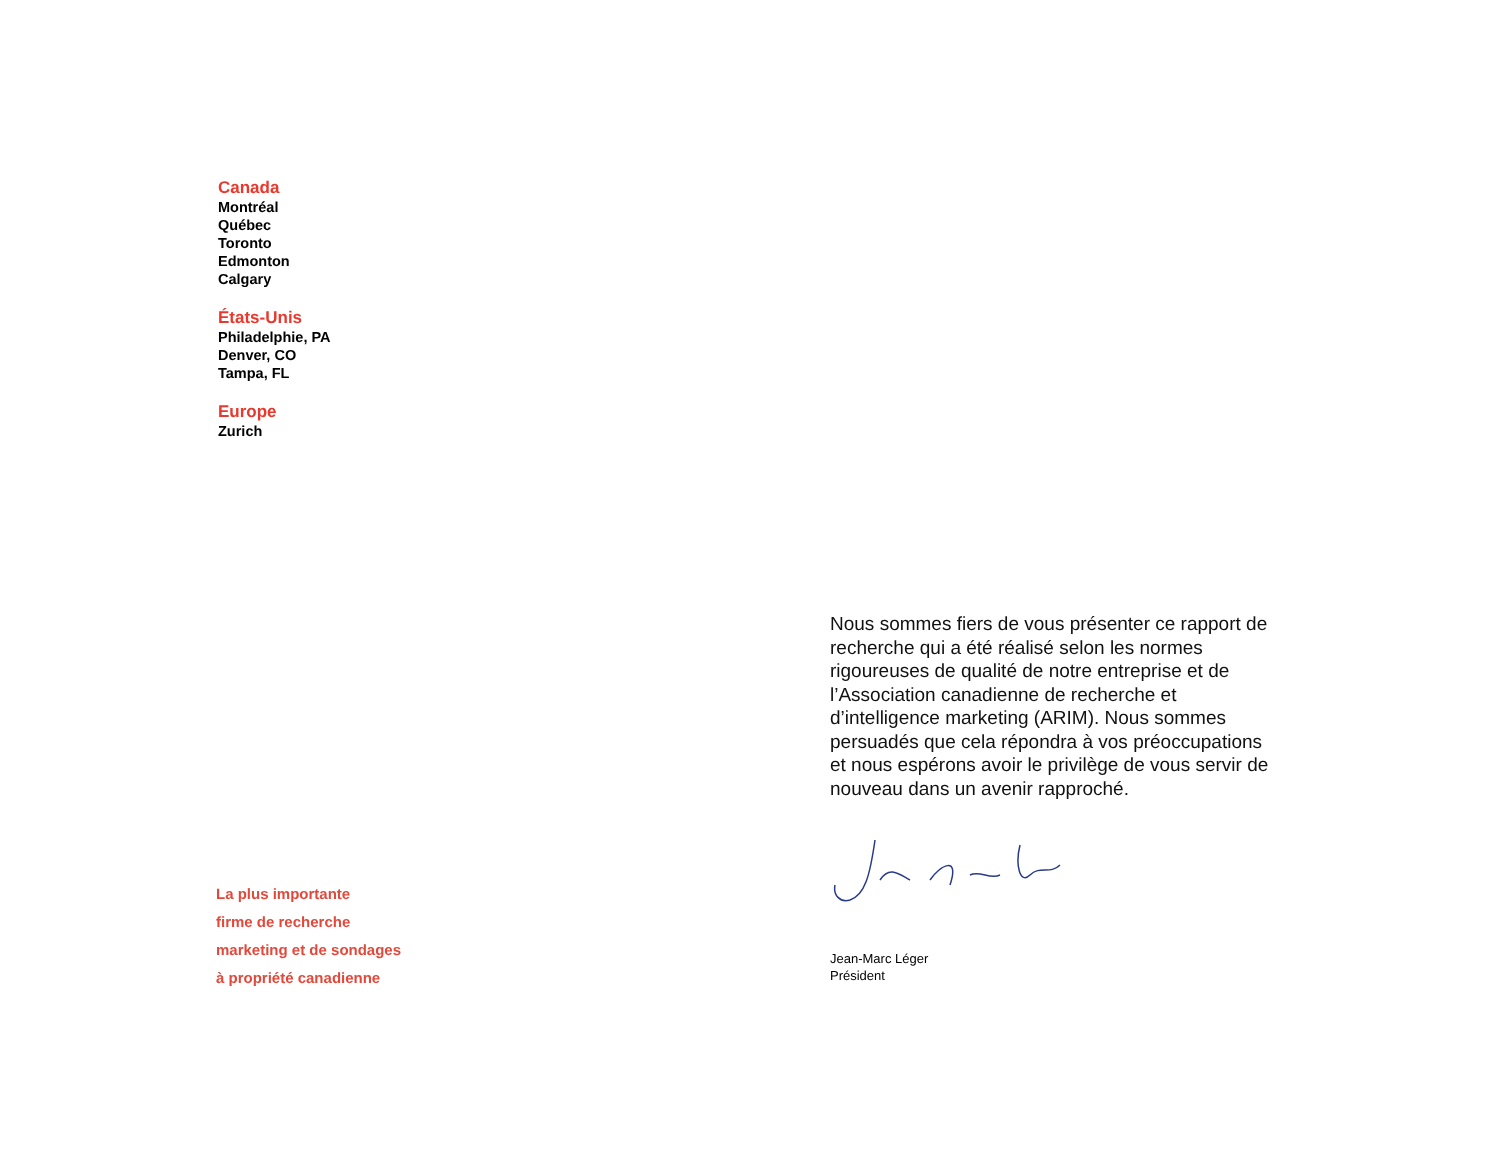Canada
Montréal
Québec
Toronto
Edmonton
Calgary
États-Unis
Philadelphie, PA
Denver, CO
Tampa, FL
Europe
Zurich
La plus importante
firme de recherche
marketing et de sondages
à propriété canadienne
Nous sommes fiers de vous présenter ce rapport de recherche qui a été réalisé selon les normes rigoureuses de qualité de notre entreprise et de l’Association canadienne de recherche et d’intelligence marketing (ARIM). Nous sommes persuadés que cela répondra à vos préoccupations et nous espérons avoir le privilège de vous servir de nouveau dans un avenir rapproché.
Jean-Marc Léger
Président